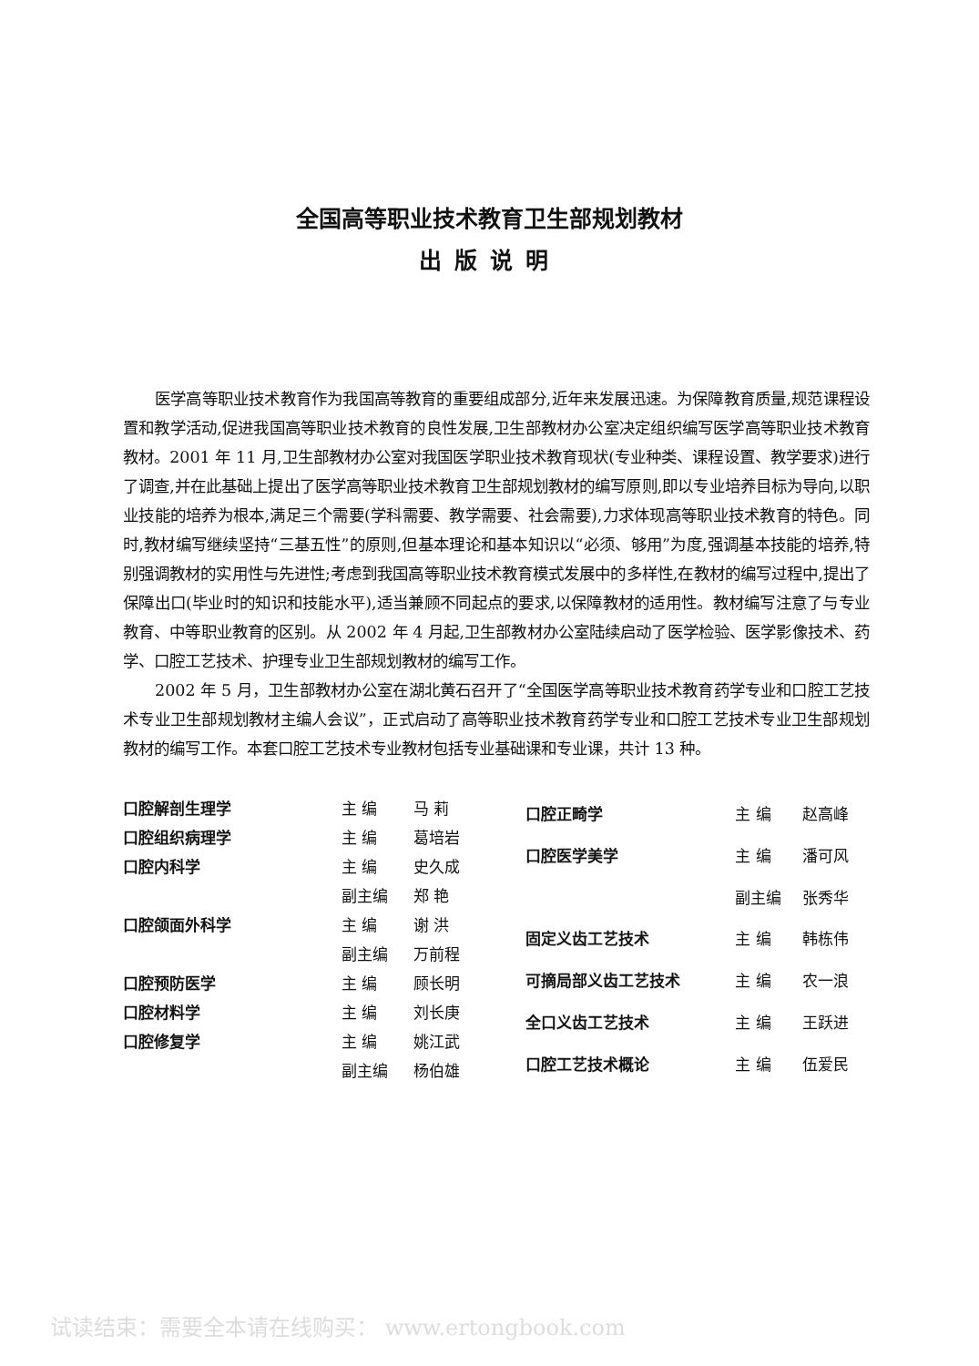全国高等职业技术教育卫生部规划教材
出版说明
医学高等职业技术教育作为我国高等教育的重要组成部分,近年来发展迅速。为保障教育质量,规范课程设置和教学活动,促进我国高等职业技术教育的良性发展,卫生部教材办公室决定组织编写医学高等职业技术教育教材。2001 年 11 月,卫生部教材办公室对我国医学职业技术教育现状(专业种类、课程设置、教学要求)进行了调查,并在此基础上提出了医学高等职业技术教育卫生部规划教材的编写原则,即以专业培养目标为导向,以职业技能的培养为根本,满足三个需要(学科需要、教学需要、社会需要),力求体现高等职业技术教育的特色。同时,教材编写继续坚持“三基五性”的原则,但基本理论和基本知识以“必须、够用”为度,强调基本技能的培养,特别强调教材的实用性与先进性;考虑到我国高等职业技术教育模式发展中的多样性,在教材的编写过程中,提出了保障出口(毕业时的知识和技能水平),适当兼顾不同起点的要求,以保障教材的适用性。教材编写注意了与专业教育、中等职业教育的区别。从 2002 年 4 月起,卫生部教材办公室陆续启动了医学检验、医学影像技术、药学、口腔工艺技术、护理专业卫生部规划教材的编写工作。
2002 年 5 月，卫生部教材办公室在湖北黄石召开了“全国医学高等职业技术教育药学专业和口腔工艺技术专业卫生部规划教材主编人会议”，正式启动了高等职业技术教育药学专业和口腔工艺技术专业卫生部规划教材的编写工作。本套口腔工艺技术专业教材包括专业基础课和专业课，共计 13 种。
| 口腔解剖生理学 | 主 编 | 马 莉 |
| 口腔组织病理学 | 主 编 | 葛培岩 |
| 口腔内科学 | 主 编 | 史久成 |
| | 副主编 | 郑 艳 |
| 口腔颌面外科学 | 主 编 | 谢 洪 |
| | 副主编 | 万前程 |
| 口腔预防医学 | 主 编 | 顾长明 |
| 口腔材料学 | 主 编 | 刘长庚 |
| 口腔修复学 | 主 编 | 姚江武 |
| | 副主编 | 杨伯雄 |
| 口腔正畸学 | 主 编 | 赵高峰 |
| 口腔医学美学 | 主 编 | 潘可风 |
| | 副主编 | 张秀华 |
| 固定义齿工艺技术 | 主 编 | 韩栋伟 |
| 可摘局部义齿工艺技术 | 主 编 | 农一浪 |
| 全口义齿工艺技术 | 主 编 | 王跃进 |
| 口腔工艺技术概论 | 主 编 | 伍爱民 |
试读结束：需要全本请在线购买： www.ertongbook.com